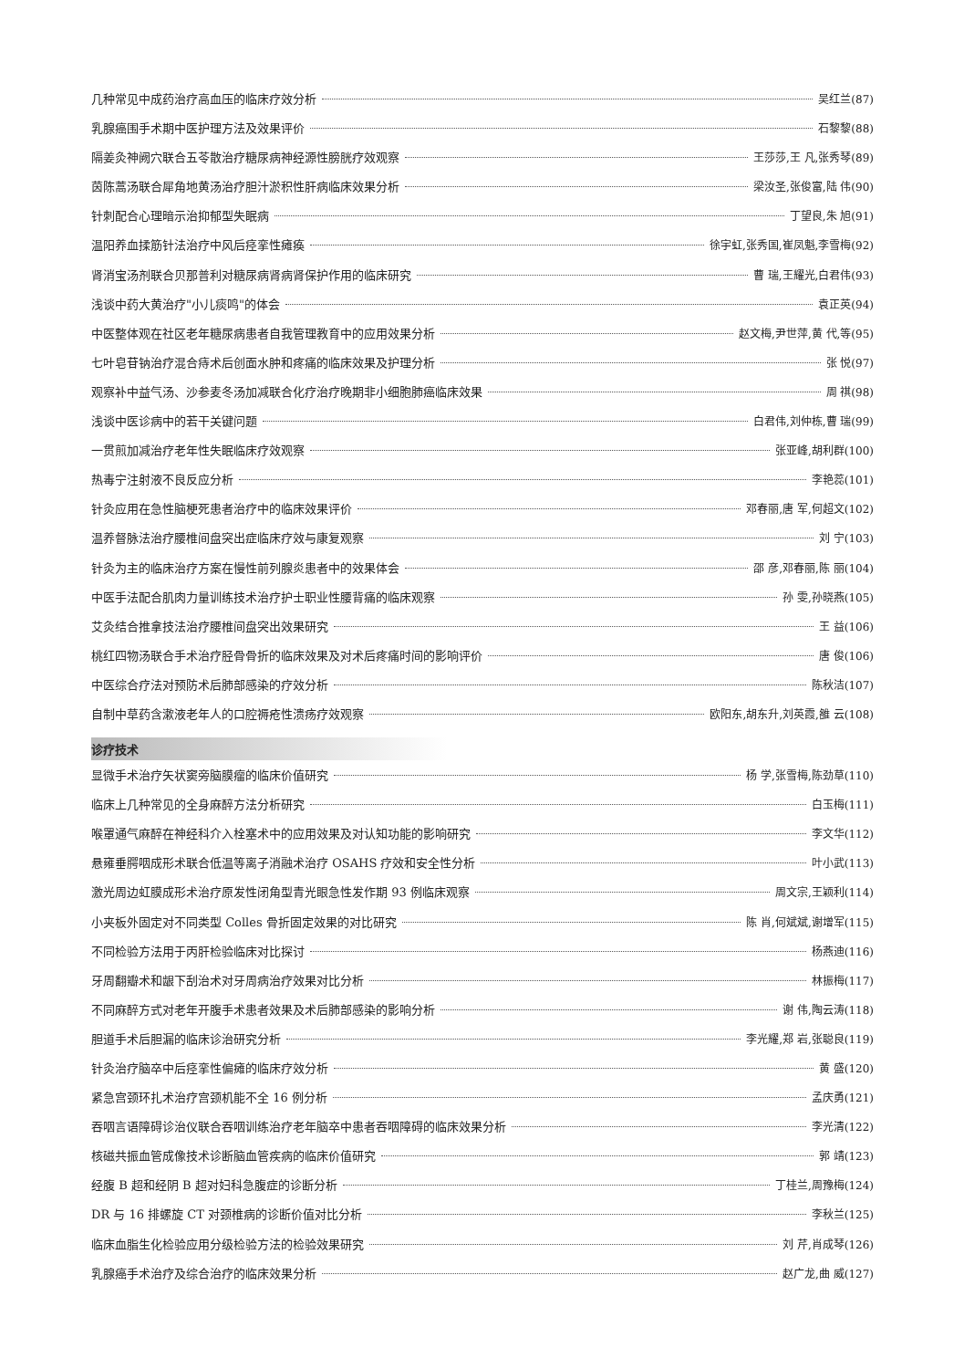几种常见中成药治疗高血压的临床疗效分析 吴红兰(87)
乳腺癌围手术期中医护理方法及效果评价 石黎黎(88)
隔姜灸神阙穴联合五苓散治疗糖尿病神经源性膀胱疗效观察 王莎莎,王 凡,张秀琴(89)
茵陈蒿汤联合犀角地黄汤治疗胆汁淤积性肝病临床效果分析 梁汝圣,张俊富,陆 伟(90)
针刺配合心理暗示治抑郁型失眠病 丁望良,朱 旭(91)
温阳养血揉筋针法治疗中风后痉挛性瘫痪 徐宇虹,张秀国,崔凤魁,李雪梅(92)
肾消宝汤剂联合贝那普利对糖尿病肾病肾保护作用的临床研究 曹 瑞,王耀光,白君伟(93)
浅谈中药大黄治疗"小儿痰鸣"的体会 袁正英(94)
中医整体观在社区老年糖尿病患者自我管理教育中的应用效果分析 赵文梅,尹世萍,黄 代,等(95)
七叶皂苷钠治疗混合痔术后创面水肿和疼痛的临床效果及护理分析 张 悦(97)
观察补中益气汤、沙参麦冬汤加减联合化疗治疗晚期非小细胞肺癌临床效果 周 祺(98)
浅谈中医诊病中的若干关键问题 白君伟,刘仲栋,曹 瑞(99)
一贯煎加减治疗老年性失眠临床疗效观察 张亚峰,胡利群(100)
热毒宁注射液不良反应分析 李艳蕊(101)
针灸应用在急性脑梗死患者治疗中的临床效果评价 邓春丽,唐 军,何超文(102)
温养督脉法治疗腰椎间盘突出症临床疗效与康复观察 刘 宁(103)
针灸为主的临床治疗方案在慢性前列腺炎患者中的效果体会 邵 彦,邓春丽,陈 丽(104)
中医手法配合肌肉力量训练技术治疗护士职业性腰背痛的临床观察 孙 雯,孙晓燕(105)
艾灸结合推拿技法治疗腰椎间盘突出效果研究 王 益(106)
桃红四物汤联合手术治疗胫骨骨折的临床效果及对术后疼痛时间的影响评价 唐 俊(106)
中医综合疗法对预防术后肺部感染的疗效分析 陈秋洁(107)
自制中草药含漱液老年人的口腔褥疮性溃疡疗效观察 欧阳东,胡东升,刘英霞,雒 云(108)
诊疗技术
显微手术治疗矢状窦旁脑膜瘤的临床价值研究 杨 学,张雪梅,陈劲草(110)
临床上几种常见的全身麻醉方法分析研究 白玉梅(111)
喉罩通气麻醉在神经科介入栓塞术中的应用效果及对认知功能的影响研究 李文华(112)
悬雍垂腭咽成形术联合低温等离子消融术治疗 OSAHS 疗效和安全性分析 叶小武(113)
激光周边虹膜成形术治疗原发性闭角型青光眼急性发作期 93 例临床观察 周文宗,王颖利(114)
小夹板外固定对不同类型 Colles 骨折固定效果的对比研究 陈 肖,何斌斌,谢增军(115)
不同检验方法用于丙肝检验临床对比探讨 杨燕迪(116)
牙周翻瓣术和龈下刮治术对牙周病治疗效果对比分析 林振梅(117)
不同麻醉方式对老年开腹手术患者效果及术后肺部感染的影响分析 谢 伟,陶云涛(118)
胆道手术后胆漏的临床诊治研究分析 李光耀,郑 岩,张聪良(119)
针灸治疗脑卒中后痉挛性偏瘫的临床疗效分析 黄 盛(120)
紧急宫颈环扎术治疗宫颈机能不全 16 例分析 孟庆勇(121)
吞咽言语障碍诊治仪联合吞咽训练治疗老年脑卒中患者吞咽障碍的临床效果分析 李光清(122)
核磁共振血管成像技术诊断脑血管疾病的临床价值研究 郭 靖(123)
经腹 B 超和经阴 B 超对妇科急腹症的诊断分析 丁桂兰,周豫梅(124)
DR 与 16 排螺旋 CT 对颈椎病的诊断价值对比分析 李秋兰(125)
临床血脂生化检验应用分级检验方法的检验效果研究 刘 芹,肖成琴(126)
乳腺癌手术治疗及综合治疗的临床效果分析 赵广龙,曲 威(127)